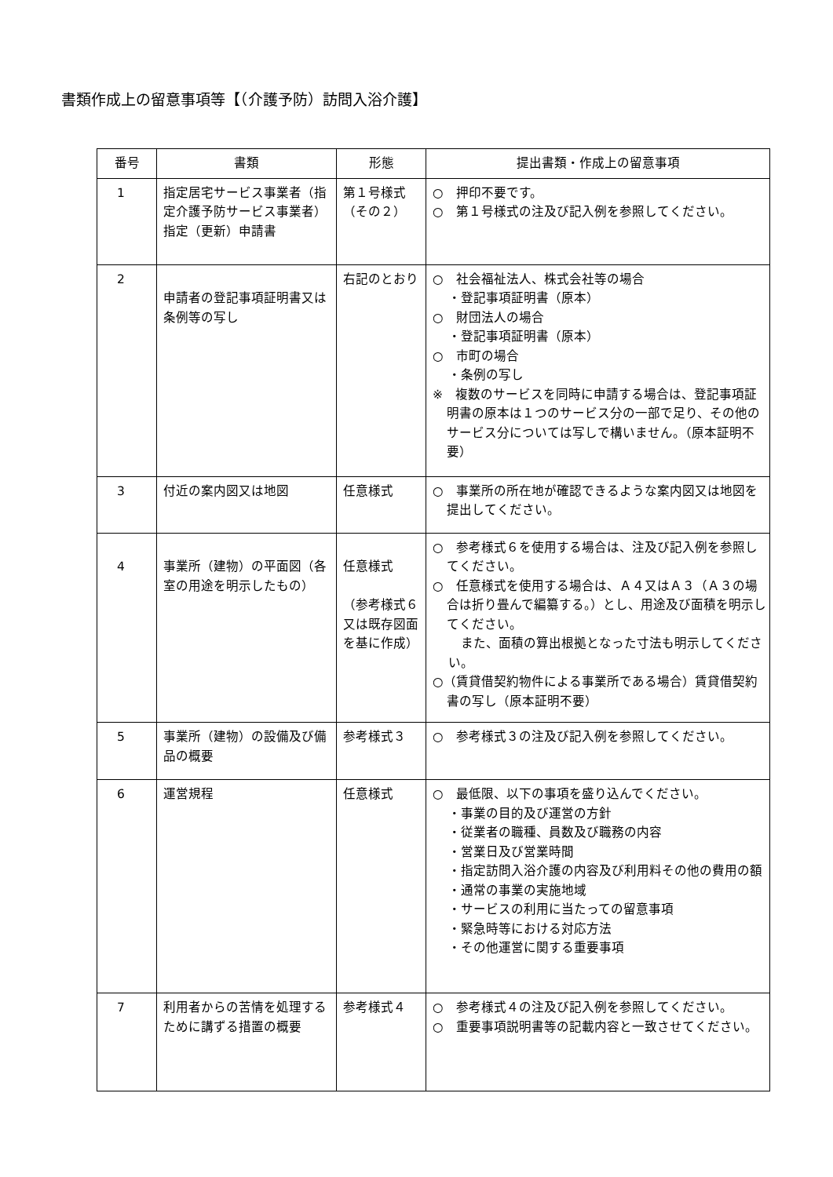書類作成上の留意事項等【（介護予防）訪問入浴介護】
| 番号 | 書類 | 形態 | 提出書類・作成上の留意事項 |
| --- | --- | --- | --- |
| 1 | 指定居宅サービス事業者（指定介護予防サービス事業者）指定（更新）申請書 | 第１号様式（その２） | ○ 押印不要です。 ○ 第１号様式の注及び記入例を参照してください。 |
| 2 | 申請者の登記事項証明書又は条例等の写し | 右記のとおり | ○ 社会福祉法人、株式会社等の場合 ・登記事項証明書（原本） ○ 財団法人の場合 ・登記事項証明書（原本） ○ 市町の場合 ・条例の写し ※ 複数のサービスを同時に申請する場合は、登記事項証明書の原本は１つのサービス分の一部で足り、その他のサービス分については写しで構いません。（原本証明不要） |
| 3 | 付近の案内図又は地図 | 任意様式 | ○ 事業所の所在地が確認できるような案内図又は地図を提出してください。 |
| 4 | 事業所（建物）の平面図（各室の用途を明示したもの） | 任意様式 （参考様式６又は既存図面を基に作成） | ○ 参考様式６を使用する場合は、注及び記入例を参照してください。 ○ 任意様式を使用する場合は、Ａ４又はＡ３（Ａ３の場合は折り畳んで編纂する。）とし、用途及び面積を明示してください。 また、面積の算出根拠となった寸法も明示してください。 ○（賃貸借契約物件による事業所である場合）賃貸借契約書の写し（原本証明不要） |
| 5 | 事業所（建物）の設備及び備品の概要 | 参考様式３ | ○ 参考様式３の注及び記入例を参照してください。 |
| 6 | 運営規程 | 任意様式 | ○ 最低限、以下の事項を盛り込んでください。 ・事業の目的及び運営の方針 ・従業者の職種、員数及び職務の内容 ・営業日及び営業時間 ・指定訪問入浴介護の内容及び利用料その他の費用の額 ・通常の事業の実施地域 ・サービスの利用に当たっての留意事項 ・緊急時等における対応方法 ・その他運営に関する重要事項 |
| 7 | 利用者からの苦情を処理するために講ずる措置の概要 | 参考様式４ | ○ 参考様式４の注及び記入例を参照してください。 ○ 重要事項説明書等の記載内容と一致させてください。 |